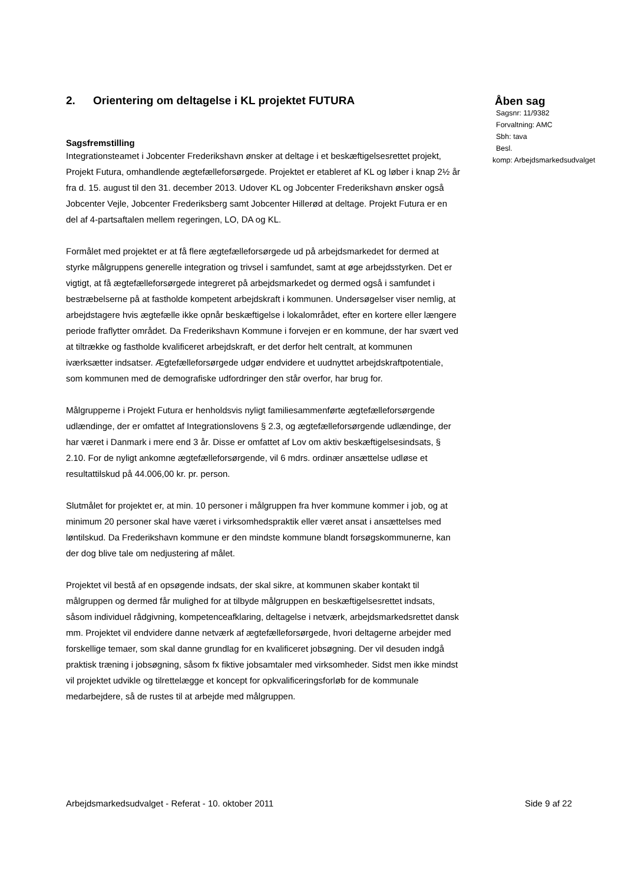2. Orientering om deltagelse i KL projektet FUTURA
Sagsfremstilling
Integrationsteamet i Jobcenter Frederikshavn ønsker at deltage i et beskæftigelsesrettet projekt, Projekt Futura, omhandlende ægtefælleforsørgede. Projektet er etableret af KL og løber i knap 2½ år fra d. 15. august til den 31. december 2013. Udover KL og Jobcenter Frederikshavn ønsker også Jobcenter Vejle, Jobcenter Frederiksberg samt Jobcenter Hillerød at deltage. Projekt Futura er en del af 4-partsaftalen mellem regeringen, LO, DA og KL.
Formålet med projektet er at få flere ægtefælleforsørgede ud på arbejdsmarkedet for dermed at styrke målgruppens generelle integration og trivsel i samfundet, samt at øge arbejdsstyrken. Det er vigtigt, at få ægtefælleforsørgede integreret på arbejdsmarkedet og dermed også i samfundet i bestræbelserne på at fastholde kompetent arbejdskraft i kommunen. Undersøgelser viser nemlig, at arbejdstagere hvis ægtefælle ikke opnår beskæftigelse i lokalområdet, efter en kortere eller længere periode fraflytter området. Da Frederikshavn Kommune i forvejen er en kommune, der har svært ved at tiltrække og fastholde kvalificeret arbejdskraft, er det derfor helt centralt, at kommunen iværksætter indsatser. Ægtefælleforsørgede udgør endvidere et uudnyttet arbejdskraftpotentiale, som kommunen med de demografiske udfordringer den står overfor, har brug for.
Målgrupperne i Projekt Futura er henholdsvis nyligt familiesammenførte ægtefælleforsørgende udlændinge, der er omfattet af Integrationslovens § 2.3, og ægtefælleforsørgende udlændinge, der har været i Danmark i mere end 3 år. Disse er omfattet af Lov om aktiv beskæftigelsesindsats, § 2.10. For de nyligt ankomne ægtefælleforsørgende, vil 6 mdrs. ordinær ansættelse udløse et resultattilskud på 44.006,00 kr. pr. person.
Slutmålet for projektet er, at min. 10 personer i målgruppen fra hver kommune kommer i job, og at minimum 20 personer skal have været i virksomhedspraktik eller været ansat i ansættelses med løntilskud. Da Frederikshavn kommune er den mindste kommune blandt forsøgskommunerne, kan der dog blive tale om nedjustering af målet.
Projektet vil bestå af en opsøgende indsats, der skal sikre, at kommunen skaber kontakt til målgruppen og dermed får mulighed for at tilbyde målgruppen en beskæftigelsesrettet indsats, såsom individuel rådgivning, kompetenceafklaring, deltagelse i netværk, arbejdsmarkedsrettet dansk mm. Projektet vil endvidere danne netværk af ægtefælleforsørgede, hvori deltagerne arbejder med forskellige temaer, som skal danne grundlag for en kvalificeret jobsøgning. Der vil desuden indgå praktisk træning i jobsøgning, såsom fx fiktive jobsamtaler med virksomheder. Sidst men ikke mindst vil projektet udvikle og tilrettelægge et koncept for opkvalificeringsforløb for de kommunale medarbejdere, så de rustes til at arbejde med målgruppen.
Åben sag
Sagsnr: 11/9382
Forvaltning: AMC
Sbh: tava
Besl.
komp: Arbejdsmarkedsudvalget
Arbejdsmarkedsudvalget - Referat - 10. oktober 2011 Side 9 af 22